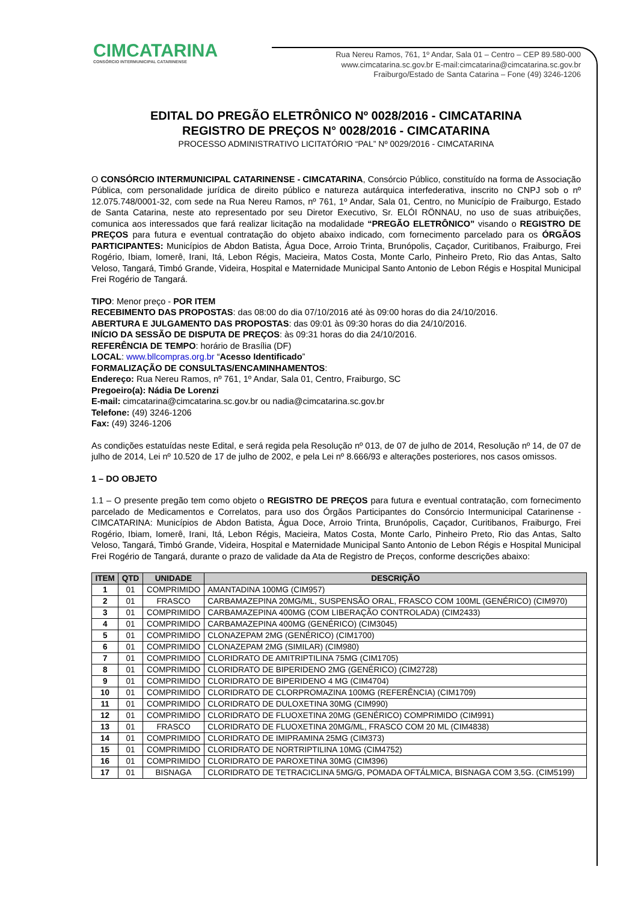CIMCATARINA
CONSÓRCIO INTERMUNICIPAL CATARINENSE
Rua Nereu Ramos, 761, 1º Andar, Sala 01 – Centro – CEP 89.580-000
www.cimcatarina.sc.gov.br E-mail:cimcatarina@cimcatarina.sc.gov.br
Fraiburgo/Estado de Santa Catarina – Fone (49) 3246-1206
EDITAL DO PREGÃO ELETRÔNICO Nº 0028/2016 - CIMCATARINA
REGISTRO DE PREÇOS N° 0028/2016 - CIMCATARINA
PROCESSO ADMINISTRATIVO LICITATÓRIO “PAL” Nº 0029/2016 - CIMCATARINA
O CONSÓRCIO INTERMUNICIPAL CATARINENSE - CIMCATARINA, Consórcio Público, constituído na forma de Associação Pública, com personalidade jurídica de direito público e natureza autárquica interfederativa, inscrito no CNPJ sob o nº 12.075.748/0001-32, com sede na Rua Nereu Ramos, nº 761, 1º Andar, Sala 01, Centro, no Município de Fraiburgo, Estado de Santa Catarina, neste ato representado por seu Diretor Executivo, Sr. ELÓI RÖNNAU, no uso de suas atribuições, comunica aos interessados que fará realizar licitação na modalidade “PREGÃO ELETRÔNICO” visando o REGISTRO DE PREÇOS para futura e eventual contratação do objeto abaixo indicado, com fornecimento parcelado para os ÓRGÃOS PARTICIPANTES: Municípios de Abdon Batista, Água Doce, Arroio Trinta, Brunópolis, Caçador, Curitibanos, Fraiburgo, Frei Rogério, Ibiam, Iomerê, Irani, Itá, Lebon Régis, Macieira, Matos Costa, Monte Carlo, Pinheiro Preto, Rio das Antas, Salto Veloso, Tangará, Timbó Grande, Videira, Hospital e Maternidade Municipal Santo Antonio de Lebon Régis e Hospital Municipal Frei Rogério de Tangará.
TIPO: Menor preço - POR ITEM
RECEBIMENTO DAS PROPOSTAS: das 08:00 do dia 07/10/2016 até às 09:00 horas do dia 24/10/2016.
ABERTURA E JULGAMENTO DAS PROPOSTAS: das 09:01 às 09:30 horas do dia 24/10/2016.
INÍCIO DA SESSÃO DE DISPUTA DE PREÇOS: às 09:31 horas do dia 24/10/2016.
REFERÊNCIA DE TEMPO: horário de Brasília (DF)
LOCAL: www.bllcompras.org.br “Acesso Identificado”
FORMALIZAÇÃO DE CONSULTAS/ENCAMINHAMENTOS:
Endereço: Rua Nereu Ramos, nº 761, 1º Andar, Sala 01, Centro, Fraiburgo, SC
Pregoeiro(a): Nádia De Lorenzi
E-mail: cimcatarina@cimcatarina.sc.gov.br ou nadia@cimcatarina.sc.gov.br
Telefone: (49) 3246-1206
Fax: (49) 3246-1206
As condições estatuídas neste Edital, e será regida pela Resolução nº 013, de 07 de julho de 2014, Resolução nº 14, de 07 de julho de 2014, Lei nº 10.520 de 17 de julho de 2002, e pela Lei nº 8.666/93 e alterações posteriores, nos casos omissos.
1 – DO OBJETO
1.1 – O presente pregão tem como objeto o REGISTRO DE PREÇOS para futura e eventual contratação, com fornecimento parcelado de Medicamentos e Correlatos, para uso dos Órgãos Participantes do Consórcio Intermunicipal Catarinense - CIMCATARINA: Municípios de Abdon Batista, Água Doce, Arroio Trinta, Brunópolis, Caçador, Curitibanos, Fraiburgo, Frei Rogério, Ibiam, Iomerê, Irani, Itá, Lebon Régis, Macieira, Matos Costa, Monte Carlo, Pinheiro Preto, Rio das Antas, Salto Veloso, Tangará, Timbó Grande, Videira, Hospital e Maternidade Municipal Santo Antonio de Lebon Régis e Hospital Municipal Frei Rogério de Tangará, durante o prazo de validade da Ata de Registro de Preços, conforme descrições abaixo:
| ITEM | QTD | UNIDADE | DESCRIÇÃO |
| --- | --- | --- | --- |
| 1 | 01 | COMPRIMIDO | AMANTADINA 100MG (CIM957) |
| 2 | 01 | FRASCO | CARBAMAZEPINA 20MG/ML, SUSPENSÃO ORAL, FRASCO COM 100ML (GENÉRICO) (CIM970) |
| 3 | 01 | COMPRIMIDO | CARBAMAZEPINA 400MG (COM LIBERAÇÃO CONTROLADA) (CIM2433) |
| 4 | 01 | COMPRIMIDO | CARBAMAZEPINA 400MG (GENÉRICO) (CIM3045) |
| 5 | 01 | COMPRIMIDO | CLONAZEPAM 2MG (GENÉRICO) (CIM1700) |
| 6 | 01 | COMPRIMIDO | CLONAZEPAM 2MG (SIMILAR) (CIM980) |
| 7 | 01 | COMPRIMIDO | CLORIDRATO DE AMITRIPTILINA 75MG (CIM1705) |
| 8 | 01 | COMPRIMIDO | CLORIDRATO DE BIPERIDENO 2MG (GENÉRICO) (CIM2728) |
| 9 | 01 | COMPRIMIDO | CLORIDRATO DE BIPERIDENO 4 MG (CIM4704) |
| 10 | 01 | COMPRIMIDO | CLORIDRATO DE CLORPROMAZINA 100MG (REFERÊNCIA) (CIM1709) |
| 11 | 01 | COMPRIMIDO | CLORIDRATO DE DULOXETINA 30MG (CIM990) |
| 12 | 01 | COMPRIMIDO | CLORIDRATO DE FLUOXETINA 20MG (GENÉRICO) COMPRIMIDO (CIM991) |
| 13 | 01 | FRASCO | CLORIDRATO DE FLUOXETINA 20MG/ML, FRASCO COM 20 ML (CIM4838) |
| 14 | 01 | COMPRIMIDO | CLORIDRATO DE IMIPRAMINA 25MG (CIM373) |
| 15 | 01 | COMPRIMIDO | CLORIDRATO DE NORTRIPTILINA 10MG (CIM4752) |
| 16 | 01 | COMPRIMIDO | CLORIDRATO DE PAROXETINA 30MG (CIM396) |
| 17 | 01 | BISNAGA | CLORIDRATO DE TETRACICLINA 5MG/G, POMADA OFTÁLMICA, BISNAGA COM 3,5G. (CIM5199) |